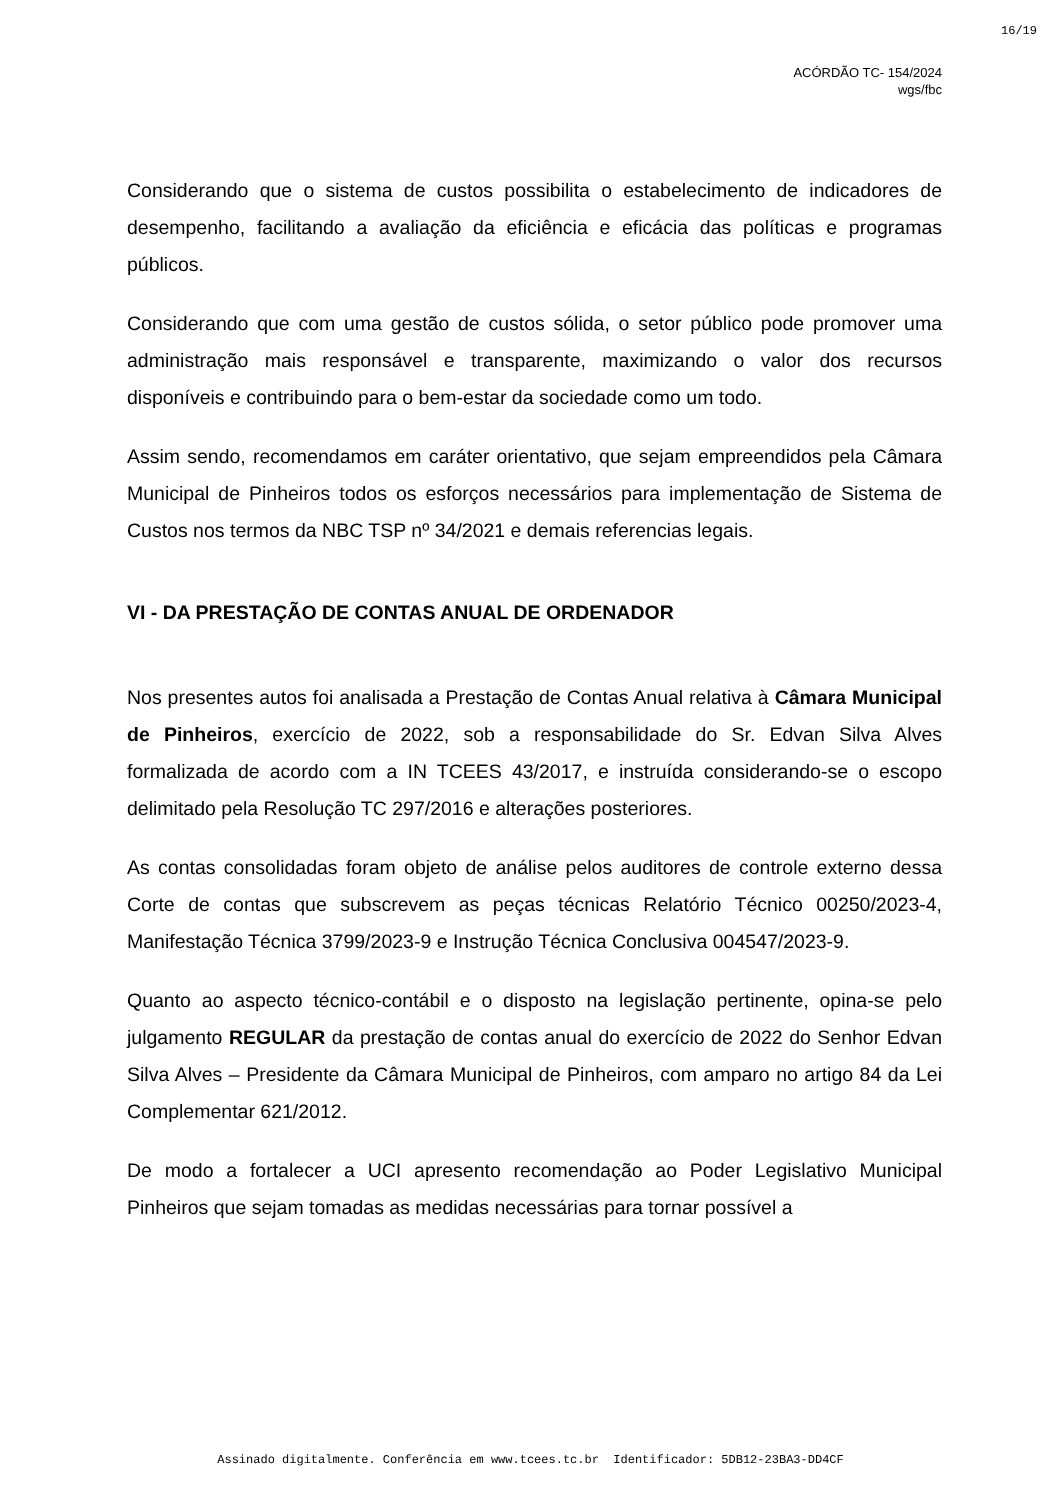16/19
ACÓRDÃO TC- 154/2024
wgs/fbc
Considerando que o sistema de custos possibilita o estabelecimento de indicadores de desempenho, facilitando a avaliação da eficiência e eficácia das políticas e programas públicos.
Considerando que com uma gestão de custos sólida, o setor público pode promover uma administração mais responsável e transparente, maximizando o valor dos recursos disponíveis e contribuindo para o bem-estar da sociedade como um todo.
Assim sendo, recomendamos em caráter orientativo, que sejam empreendidos pela Câmara Municipal de Pinheiros todos os esforços necessários para implementação de Sistema de Custos nos termos da NBC TSP nº 34/2021 e demais referencias legais.
VI - DA PRESTAÇÃO DE CONTAS ANUAL DE ORDENADOR
Nos presentes autos foi analisada a Prestação de Contas Anual relativa à Câmara Municipal de Pinheiros, exercício de 2022, sob a responsabilidade do Sr. Edvan Silva Alves formalizada de acordo com a IN TCEES 43/2017, e instruída considerando-se o escopo delimitado pela Resolução TC 297/2016 e alterações posteriores.
As contas consolidadas foram objeto de análise pelos auditores de controle externo dessa Corte de contas que subscrevem as peças técnicas Relatório Técnico 00250/2023-4, Manifestação Técnica 3799/2023-9 e Instrução Técnica Conclusiva 004547/2023-9.
Quanto ao aspecto técnico-contábil e o disposto na legislação pertinente, opina-se pelo julgamento REGULAR da prestação de contas anual do exercício de 2022 do Senhor Edvan Silva Alves – Presidente da Câmara Municipal de Pinheiros, com amparo no artigo 84 da Lei Complementar 621/2012.
De modo a fortalecer a UCI apresento recomendação ao Poder Legislativo Municipal Pinheiros que sejam tomadas as medidas necessárias para tornar possível a
Assinado digitalmente. Conferência em www.tcees.tc.br Identificador: 5DB12-23BA3-DD4CF